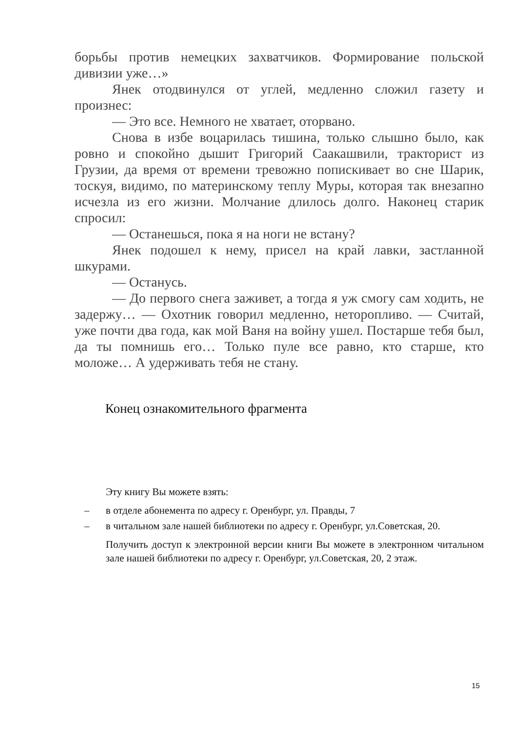борьбы против немецких захватчиков. Формирование польской дивизии уже…»
Янек отодвинулся от углей, медленно сложил газету и произнес:
— Это все. Немного не хватает, оторвано.
Снова в избе воцарилась тишина, только слышно было, как ровно и спокойно дышит Григорий Саакашвили, тракторист из Грузии, да время от времени тревожно попискивает во сне Шарик, тоскуя, видимо, по материнскому теплу Муры, которая так внезапно исчезла из его жизни. Молчание длилось долго. Наконец старик спросил:
— Останешься, пока я на ноги не встану?
Янек подошел к нему, присел на край лавки, застланной шкурами.
— Останусь.
— До первого снега заживет, а тогда я уж смогу сам ходить, не задержу… — Охотник говорил медленно, неторопливо. — Считай, уже почти два года, как мой Ваня на войну ушел. Постарше тебя был, да ты помнишь его… Только пуле все равно, кто старше, кто моложе… А удерживать тебя не стану.
Конец ознакомительного фрагмента
Эту книгу Вы можете взять:
– в отделе абонемента по адресу г. Оренбург, ул. Правды, 7
– в читальном зале нашей библиотеки по адресу г. Оренбург, ул.Советская, 20.
Получить доступ к электронной версии книги Вы можете в электронном читальном зале нашей библиотеки по адресу г. Оренбург, ул.Советская, 20, 2 этаж.
15